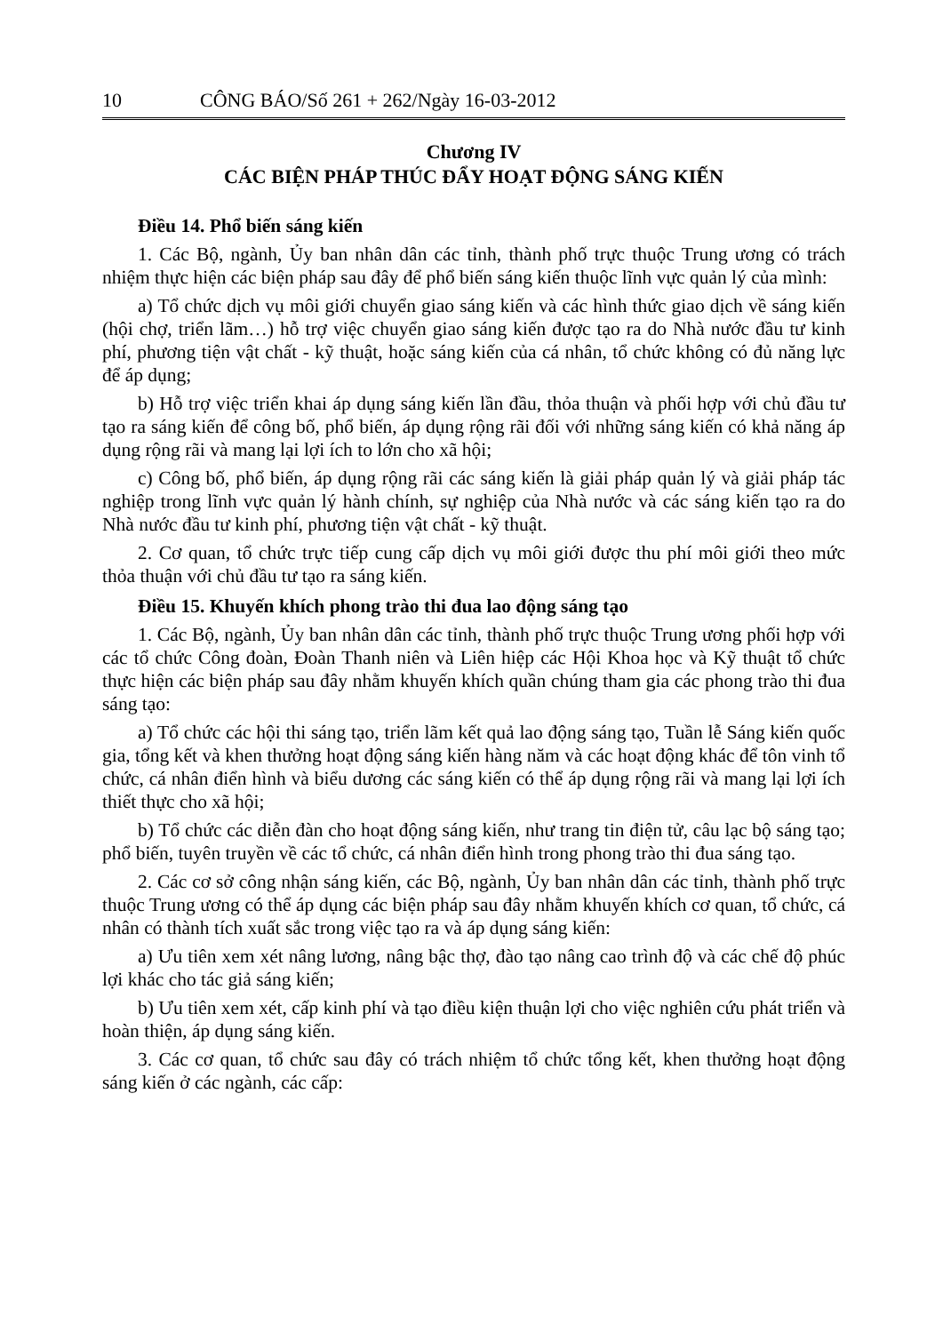10 CÔNG BÁO/Số 261 + 262/Ngày 16-03-2012
Chương IV
CÁC BIỆN PHÁP THÚC ĐẨY HOẠT ĐỘNG SÁNG KIẾN
Điều 14. Phổ biến sáng kiến
1. Các Bộ, ngành, Ủy ban nhân dân các tỉnh, thành phố trực thuộc Trung ương có trách nhiệm thực hiện các biện pháp sau đây để phổ biến sáng kiến thuộc lĩnh vực quản lý của mình:
a) Tổ chức dịch vụ môi giới chuyển giao sáng kiến và các hình thức giao dịch về sáng kiến (hội chợ, triển lãm…) hỗ trợ việc chuyển giao sáng kiến được tạo ra do Nhà nước đầu tư kinh phí, phương tiện vật chất - kỹ thuật, hoặc sáng kiến của cá nhân, tổ chức không có đủ năng lực để áp dụng;
b) Hỗ trợ việc triển khai áp dụng sáng kiến lần đầu, thỏa thuận và phối hợp với chủ đầu tư tạo ra sáng kiến để công bố, phổ biến, áp dụng rộng rãi đối với những sáng kiến có khả năng áp dụng rộng rãi và mang lại lợi ích to lớn cho xã hội;
c) Công bố, phổ biến, áp dụng rộng rãi các sáng kiến là giải pháp quản lý và giải pháp tác nghiệp trong lĩnh vực quản lý hành chính, sự nghiệp của Nhà nước và các sáng kiến tạo ra do Nhà nước đầu tư kinh phí, phương tiện vật chất - kỹ thuật.
2. Cơ quan, tổ chức trực tiếp cung cấp dịch vụ môi giới được thu phí môi giới theo mức thỏa thuận với chủ đầu tư tạo ra sáng kiến.
Điều 15. Khuyến khích phong trào thi đua lao động sáng tạo
1. Các Bộ, ngành, Ủy ban nhân dân các tỉnh, thành phố trực thuộc Trung ương phối hợp với các tổ chức Công đoàn, Đoàn Thanh niên và Liên hiệp các Hội Khoa học và Kỹ thuật tổ chức thực hiện các biện pháp sau đây nhằm khuyến khích quần chúng tham gia các phong trào thi đua sáng tạo:
a) Tổ chức các hội thi sáng tạo, triển lãm kết quả lao động sáng tạo, Tuần lễ Sáng kiến quốc gia, tổng kết và khen thưởng hoạt động sáng kiến hàng năm và các hoạt động khác để tôn vinh tổ chức, cá nhân điển hình và biểu dương các sáng kiến có thể áp dụng rộng rãi và mang lại lợi ích thiết thực cho xã hội;
b) Tổ chức các diễn đàn cho hoạt động sáng kiến, như trang tin điện tử, câu lạc bộ sáng tạo; phổ biến, tuyên truyền về các tổ chức, cá nhân điển hình trong phong trào thi đua sáng tạo.
2. Các cơ sở công nhận sáng kiến, các Bộ, ngành, Ủy ban nhân dân các tỉnh, thành phố trực thuộc Trung ương có thể áp dụng các biện pháp sau đây nhằm khuyến khích cơ quan, tổ chức, cá nhân có thành tích xuất sắc trong việc tạo ra và áp dụng sáng kiến:
a) Ưu tiên xem xét nâng lương, nâng bậc thợ, đào tạo nâng cao trình độ và các chế độ phúc lợi khác cho tác giả sáng kiến;
b) Ưu tiên xem xét, cấp kinh phí và tạo điều kiện thuận lợi cho việc nghiên cứu phát triển và hoàn thiện, áp dụng sáng kiến.
3. Các cơ quan, tổ chức sau đây có trách nhiệm tổ chức tổng kết, khen thưởng hoạt động sáng kiến ở các ngành, các cấp: